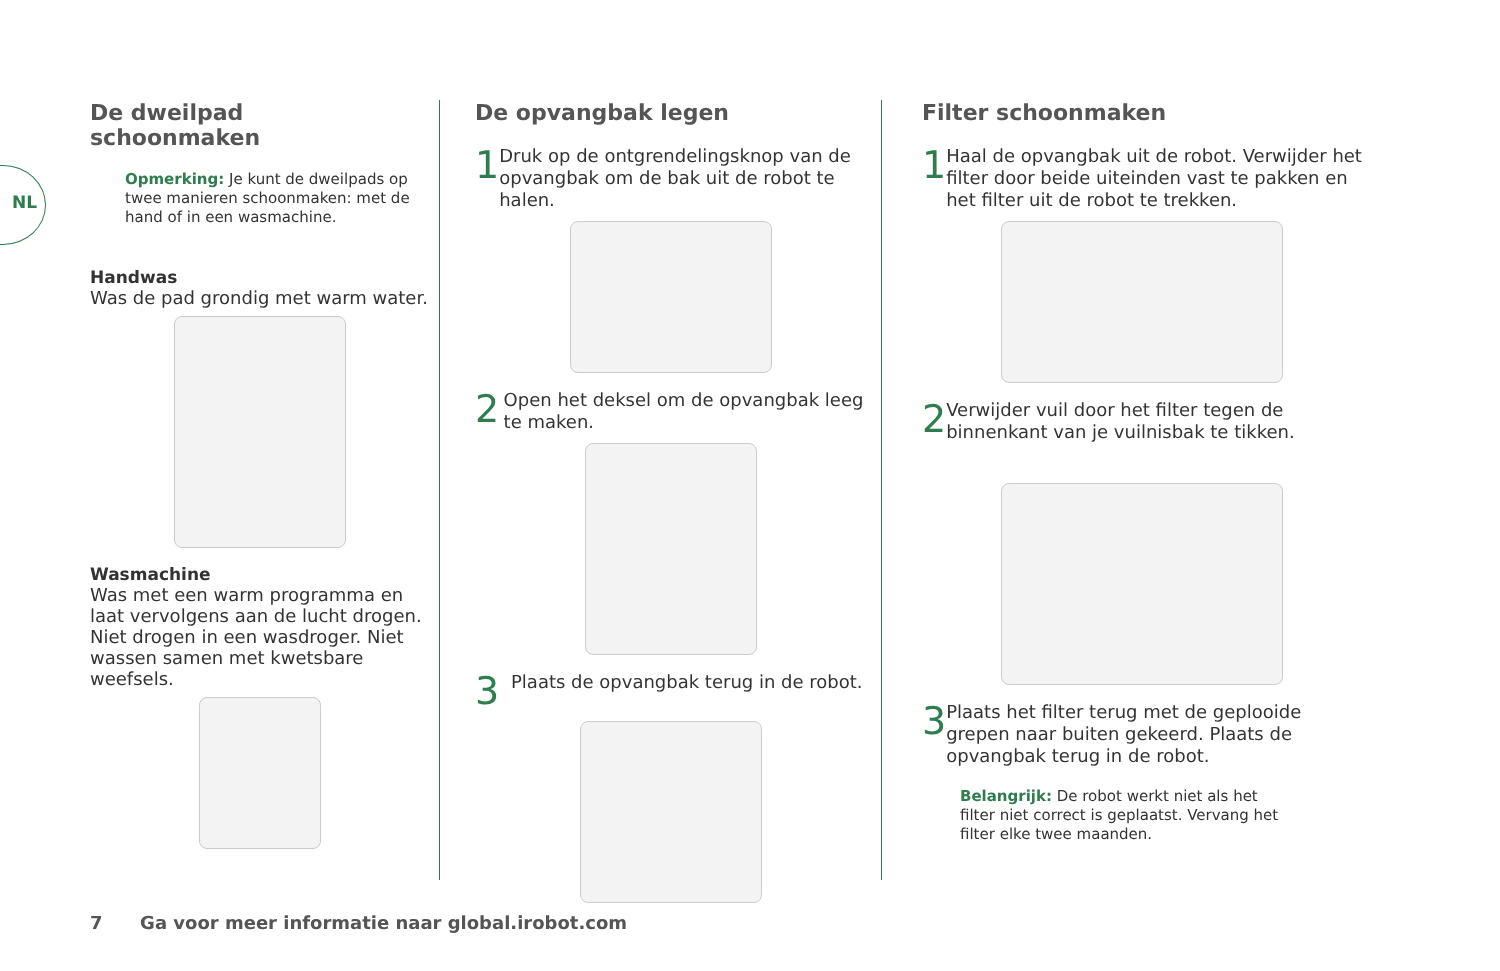NL
De dweilpad
schoonmaken
Opmerking: Je kunt de dweilpads op twee manieren schoonmaken: met de hand of in een wasmachine.
Handwas
Was de pad grondig met warm water.
Wasmachine
Was met een warm programma en laat vervolgens aan de lucht drogen. Niet drogen in een wasdroger. Niet wassen samen met kwetsbare weefsels.
De opvangbak legen
1
Druk op de ontgrendelingsknop van de opvangbak om de bak uit de robot te halen.
2
Open het deksel om de opvangbak leeg te maken.
3
Plaats de opvangbak terug in de robot.
Filter schoonmaken
1
Haal de opvangbak uit de robot. Verwijder het filter door beide uiteinden vast te pakken en het filter uit de robot te trekken.
2
Verwijder vuil door het filter tegen de binnenkant van je vuilnisbak te tikken.
3
Plaats het filter terug met de geplooide grepen naar buiten gekeerd. Plaats de opvangbak terug in de robot.
Belangrijk: De robot werkt niet als het filter niet correct is geplaatst. Vervang het filter elke twee maanden.
7 Ga voor meer informatie naar global.irobot.com